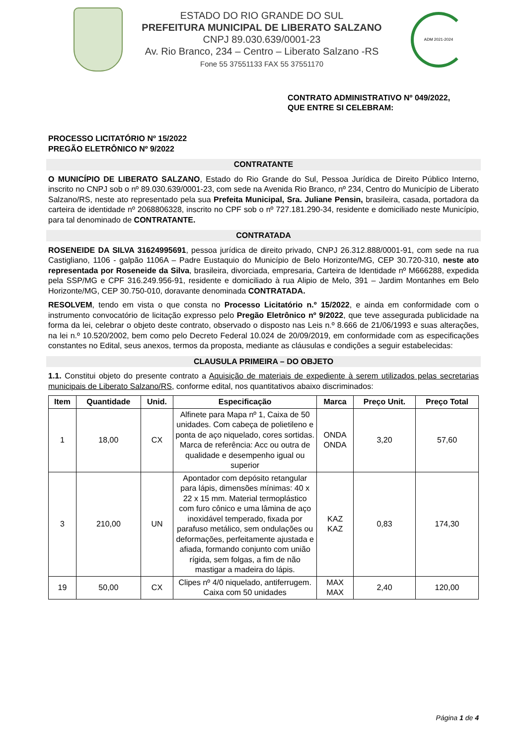ESTADO DO RIO GRANDE DO SUL
PREFEITURA MUNICIPAL DE LIBERATO SALZANO
CNPJ 89.030.639/0001-23
Av. Rio Branco, 234 – Centro – Liberato Salzano -RS
Fone 55 37551133 FAX 55 37551170
ADM 2021-2024
CONTRATO ADMINISTRATIVO Nº 049/2022,
QUE ENTRE SI CELEBRAM:
PROCESSO LICITATÓRIO Nº 15/2022
PREGÃO ELETRÔNICO Nº 9/2022
CONTRATANTE
O MUNICÍPIO DE LIBERATO SALZANO, Estado do Rio Grande do Sul, Pessoa Jurídica de Direito Público Interno, inscrito no CNPJ sob o nº 89.030.639/0001-23, com sede na Avenida Rio Branco, nº 234, Centro do Município de Liberato Salzano/RS, neste ato representado pela sua Prefeita Municipal, Sra. Juliane Pensin, brasileira, casada, portadora da carteira de identidade nº 2068806328, inscrito no CPF sob o nº 727.181.290-34, residente e domiciliado neste Município, para tal denominado de CONTRATANTE.
CONTRATADA
ROSENEIDE DA SILVA 31624995691, pessoa jurídica de direito privado, CNPJ 26.312.888/0001-91, com sede na rua Castigliano, 1106 - galpão 1106A – Padre Eustaquio do Município de Belo Horizonte/MG, CEP 30.720-310, neste ato representada por Roseneide da Silva, brasileira, divorciada, empresaria, Carteira de Identidade nº M666288, expedida pela SSP/MG e CPF 316.249.956-91, residente e domiciliado à rua Alipio de Melo, 391 – Jardim Montanhes em Belo Horizonte/MG, CEP 30.750-010, doravante denominada CONTRATADA.
RESOLVEM, tendo em vista o que consta no Processo Licitatório n.º 15/2022, e ainda em conformidade com o instrumento convocatório de licitação expresso pelo Pregão Eletrônico nº 9/2022, que teve assegurada publicidade na forma da lei, celebrar o objeto deste contrato, observado o disposto nas Leis n.º 8.666 de 21/06/1993 e suas alterações, na lei n.º 10.520/2002, bem como pelo Decreto Federal 10.024 de 20/09/2019, em conformidade com as especificações constantes no Edital, seus anexos, termos da proposta, mediante as cláusulas e condições a seguir estabelecidas:
CLAUSULA PRIMEIRA – DO OBJETO
1.1. Constitui objeto do presente contrato a Aquisição de materiais de expediente à serem utilizados pelas secretarias municipais de Liberato Salzano/RS, conforme edital, nos quantitativos abaixo discriminados:
| Item | Quantidade | Unid. | Especificação | Marca | Preço Unit. | Preço Total |
| --- | --- | --- | --- | --- | --- | --- |
| 1 | 18,00 | CX | Alfinete para Mapa nº 1, Caixa de 50 unidades. Com cabeça de polietileno e ponta de aço niquelado, cores sortidas. Marca de referência: Acc ou outra de qualidade e desempenho igual ou superior | ONDA ONDA | 3,20 | 57,60 |
| 3 | 210,00 | UN | Apontador com depósito retangular para lápis, dimensões mínimas: 40 x 22 x 15 mm. Material termoplástico com furo cônico e uma lâmina de aço inoxidável temperado, fixada por parafuso metálico, sem ondulações ou deformações, perfeitamente ajustada e afiada, formando conjunto com união rígida, sem folgas, a fim de não mastigar a madeira do lápis. | KAZ KAZ | 0,83 | 174,30 |
| 19 | 50,00 | CX | Clipes nº 4/0 niquelado, antiferrugem. Caixa com 50 unidades | MAX MAX | 2,40 | 120,00 |
Página 1 de 4